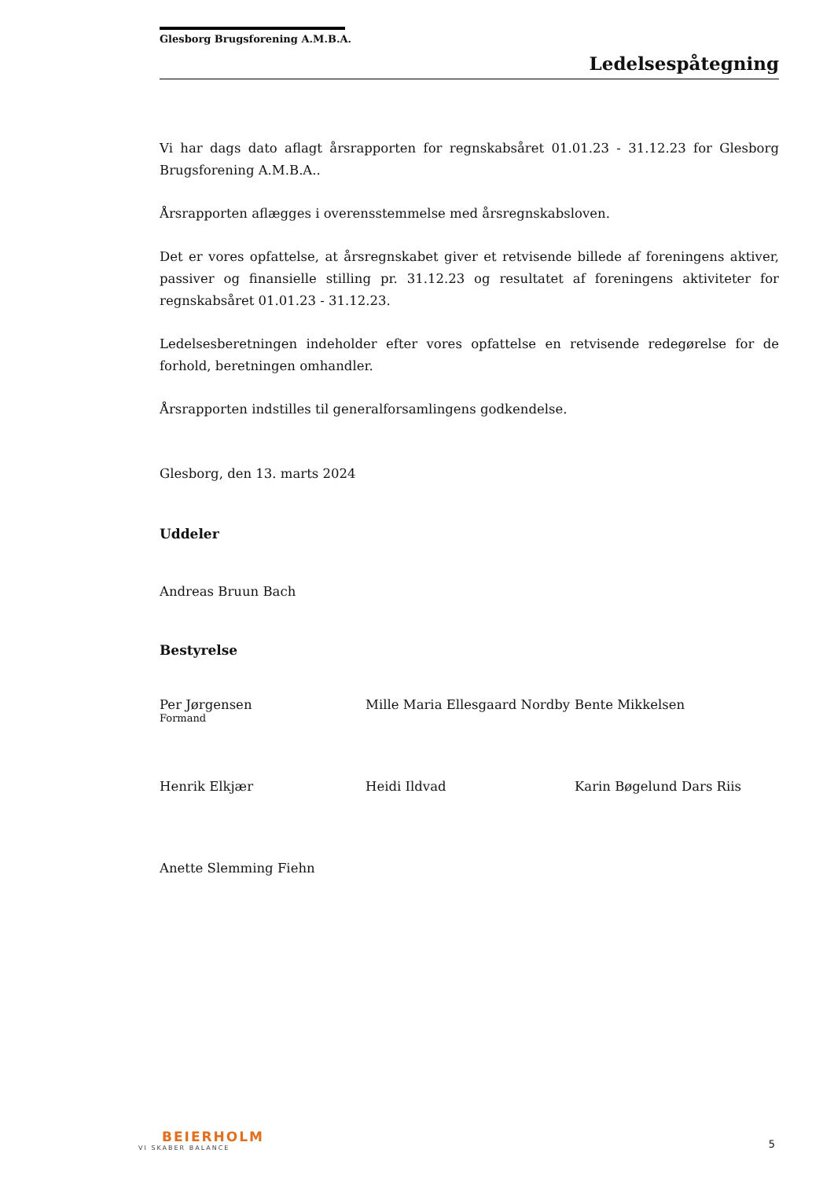Glesborg Brugsforening A.M.B.A.
Ledelsespåtegning
Vi har dags dato aflagt årsrapporten for regnskabsåret 01.01.23 - 31.12.23 for Glesborg Brugsforening A.M.B.A..
Årsrapporten aflægges i overensstemmelse med årsregnskabsloven.
Det er vores opfattelse, at årsregnskabet giver et retvisende billede af foreningens aktiver, passiver og finansielle stilling pr. 31.12.23 og resultatet af foreningens aktiviteter for regnskabsåret 01.01.23 - 31.12.23.
Ledelsesberetningen indeholder efter vores opfattelse en retvisende redegørelse for de forhold, beretningen omhandler.
Årsrapporten indstilles til generalforsamlingens godkendelse.
Glesborg, den 13. marts 2024
Uddeler
Andreas Bruun Bach
Bestyrelse
Per Jørgensen
Formand
Mille Maria Ellesgaard Nordby
Bente Mikkelsen
Henrik Elkjær
Heidi Ildvad
Karin Bøgelund Dars Riis
Anette Slemming Fiehn
BEIERHOLM
VI SKABER BALANCE
5